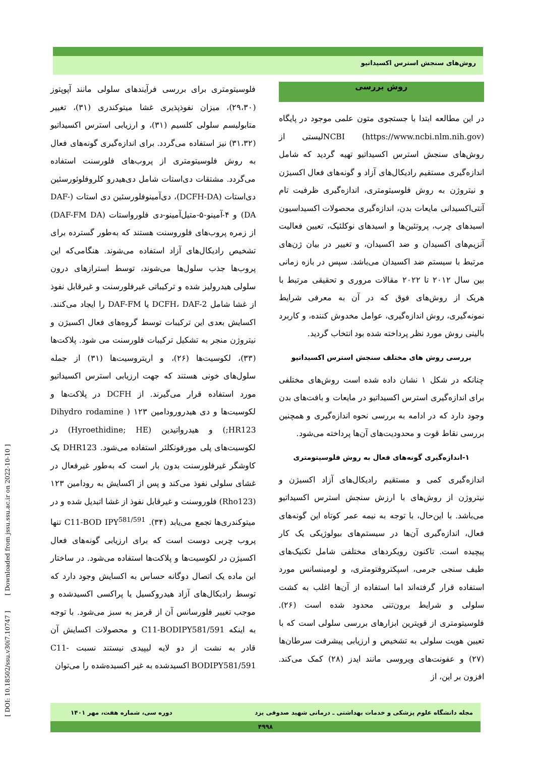روش‌های سنجش استرس اکسیداتیو
روش بررسی
در این مطالعه ابتدا با جستجوی متون علمی موجود در پایگاه NCBI (https://www.ncbi.nlm.nih.gov)لیستی از روش‌های سنجش استرس اکسیداتیو تهیه گردید که شامل اندازه‌گیری مستقیم رادیکال‌های آزاد و گونه‌های فعال اکسیژن و نیتروژن به روش فلوسیتومتری، اندازه‌گیری ظرفیت تام آنتی‌اکسیدانی مایعات بدن، اندازه‌گیری محصولات اکسیداسیون اسیدهای چرب، پروتئین‌ها و اسیدهای نوکلئیک، تعیین فعالیت آنزیم‌های اکسیدان و ضد اکسیدان، و تغییر در بیان ژن‌های مرتبط با سیستم ضد اکسیدان می‌باشد. سپس در بازه زمانی بین سال ۲۰۱۲ تا ۲۰۲۲ مقالات مروری و تحقیقی مرتبط با هریک از روش‌های فوق که در آن به معرفی شرایط نمونه‌گیری، روش اندازه‌گیری، عوامل مخدوش کننده، و کاربرد بالینی روش مورد نظر پرداخته شده بود انتخاب گردید.
بررسی روش های مختلف سنجش استرس اکسیداتیو
چنانکه در شکل ۱ نشان داده شده است روش‌های مختلفی برای اندازه‌گیری استرس اکسیداتیو در مایعات و بافت‌های بدن وجود دارد که در ادامه به بررسی نحوه اندازه‌گیری و همچنین بررسی نقاط قوت و محدودیت‌های آن‌ها پرداخته می‌شود.
۱-اندازه‌گیری گونه‌های فعال به روش فلوسیتومتری
اندازه‌گیری کمی و مستقیم رادیکال‌های آزاد اکسیژن و نیتروژن از روش‌های با ارزش سنجش استرس اکسیداتیو می‌باشد. با این‌حال، با توجه به نیمه عمر کوتاه این گونه‌های فعال، اندازه‌گیری آن‌ها در سیستم‌های بیولوژیکی یک کار پیچیده است. تاکنون رویکردهای مختلفی شامل تکنیک‌های طیف سنجی جرمی، اسپکتروفتومتری، و لومینسانس مورد استفاده قرار گرفته‌اند اما استفاده از آن‌ها اغلب به کشت سلولی و شرایط برون‌تنی محدود شده است (۲۶). فلوسیتومتری از قویترین ابزارهای بررسی سلولی است که با تعیین هویت سلولی به تشخیص و ارزیابی پیشرفت سرطان‌ها (۲۷) و عفونت‌های ویروسی مانند ایدز (۲۸) کمک می‌کند. افزون بر این، از
فلوسیتومتری برای بررسی فرآیندهای سلولی مانند آپوپتوز (۲۹،۳۰)، میزان نفوذپذیری غشا میتوکندری (۳۱)، تغییر متابولیسم سلولی کلسیم (۳۱)، و ارزیابی استرس اکسیداتیو (۳۱،۳۲) نیز استفاده می‌گردد. برای اندازه‌گیری گونه‌های فعال به روش فلوسیتومتری از پروب‌های فلورسنت استفاده می‌گردد. مشتقات دی‌استات شامل دی‌هیدرو کلروفلوئورسئین دی‌استات (DCFH-DA)، دی‌آمینوفلورسئین دی استات (DAF-DA) و ۴-آمینو-۵-متیل‌آمینو-دی فلورواستات (DAF-FM DA) از زمره پروب‌های فلوروسنت هستند که به‌طور گسترده برای تشخیص رادیکال‌های آزاد استفاده می‌شوند. هنگامی‌که این پروب‌ها جذب سلول‌ها می‌شوند، توسط استرازهای درون سلولی هیدرولیز شده و ترکیباتی غیرفلورسنت و غیرقابل نفوذ از غشا شامل DCFH، DAF-2 یا DAF-FM را ایجاد می‌کنند. اکسایش بعدی این ترکیبات توسط گروه‌های فعال اکسیژن و نیتروژن منجر به تشکیل ترکیبات فلورسنت می شود. پلاکت‌ها (۳۳)، لکوسیت‌ها (۲۶)، و اریتروسیت‌ها (۳۱) از جمله سلول‌های خونی هستند که جهت ارزیابی استرس اکسیداتیو مورد استفاده قرار می‌گیرند. از DCFH در پلاکت‌ها و لکوسیت‌ها و دی هیدرورودامین ۱۲۳ ( Dihydro rodamine HR123;) و هیدرواتیدین (Hyroethidine; HE) در لکوسیت‌های پلی مورفونکلئر استفاده می‌شود. DHR123 یک کاوشگر غیرفلورسنت بدون بار است که به‌طور غیرفعال در غشای سلولی نفوذ می‌کند و پس از اکسایش به رودامین ۱۲۳ (Rho123) فلوروسنت و غیرقابل نفوذ از غشا اتبدیل شده و در میتوکندری‌ها تجمع می‌یابد (۳۴). C11-BOD IPY<sup>581/591</sup> تنها پروب چربی دوست است که برای ارزیابی گونه‌های فعال اکسیژن در لکوسیت‌ها و پلاکت‌ها استفاده می‌شود. در ساختار این ماده یک اتصال دوگانه حساس به اکسایش وجود دارد که توسط رادیکال‌های آزاد هیدروکسیل یا پراکسی اکسیدشده و موجب تغییر فلورسانس آن از قرمز به سبز می‌شود. با توجه به اینکه C11-BODIPY581/591 و محصولات اکسایش آن قادر به نشت از دو لایه لیپیدی نیستند نسبت C11-BODIPY581/591 اکسیدشده به غیر اکسیده‌شده را می‌توان
[ DOI: 10.18502/ssu.v30i7.10747 ] [ Downloaded from jssu.ssu.ac.ir on 2022-10-10 ]
مجله دانشگاه علوم پزشکی و خدمات بهداشتی ـ درمانی شهید صدوقی یزد دوره سی، شماره هفت، مهر ۱۴۰۱
۴۹۹۸